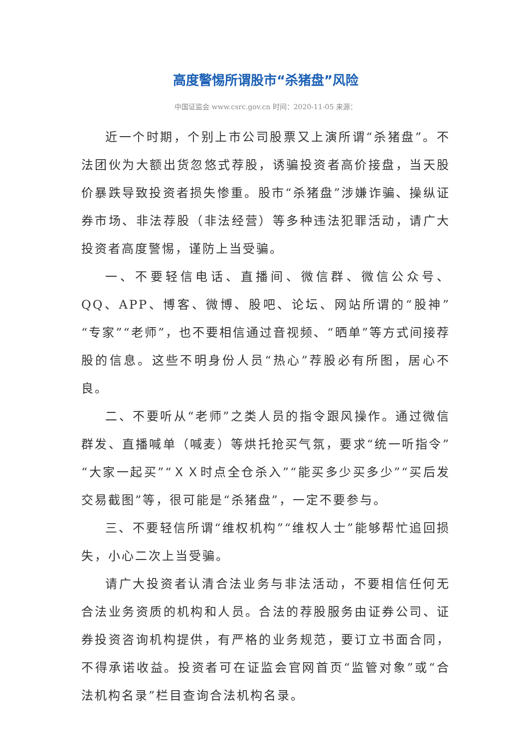高度警惕所谓股市“杀猪盘”风险
中国证监会 www.csrc.gov.cn 时间：2020-11-05 来源：
近一个时期，个别上市公司股票又上演所谓“杀猪盘”。不法团伙为大额出货忽悠式荐股，诱骗投资者高价接盘，当天股价暴跌导致投资者损失惨重。股市“杀猪盘”涉嫌诈骗、操纵证券市场、非法荐股（非法经营）等多种违法犯罪活动，请广大投资者高度警惕，谨防上当受骗。
一、不要轻信电话、直播间、微信群、微信公众号、QQ、APP、博客、微博、股吧、论坛、网站所谓的“股神”“专家”“老师”，也不要相信通过音视频、“晒单”等方式间接荐股的信息。这些不明身份人员“热心”荐股必有所图，居心不良。
二、不要听从“老师”之类人员的指令跟风操作。通过微信群发、直播喊单（喊麦）等烘托抢买气氛，要求“统一听指令”“大家一起买”“ＸＸ时点全仓杀入”“能买多少买多少”“买后发交易截图”等，很可能是“杀猪盘”，一定不要参与。
三、不要轻信所谓“维权机构”“维权人士”能够帮忙追回损失，小心二次上当受骗。
请广大投资者认清合法业务与非法活动，不要相信任何无合法业务资质的机构和人员。合法的荐股服务由证券公司、证券投资咨询机构提供，有严格的业务规范，要订立书面合同，不得承诺收益。投资者可在证监会官网首页“监管对象”或“合法机构名录”栏目查询合法机构名录。